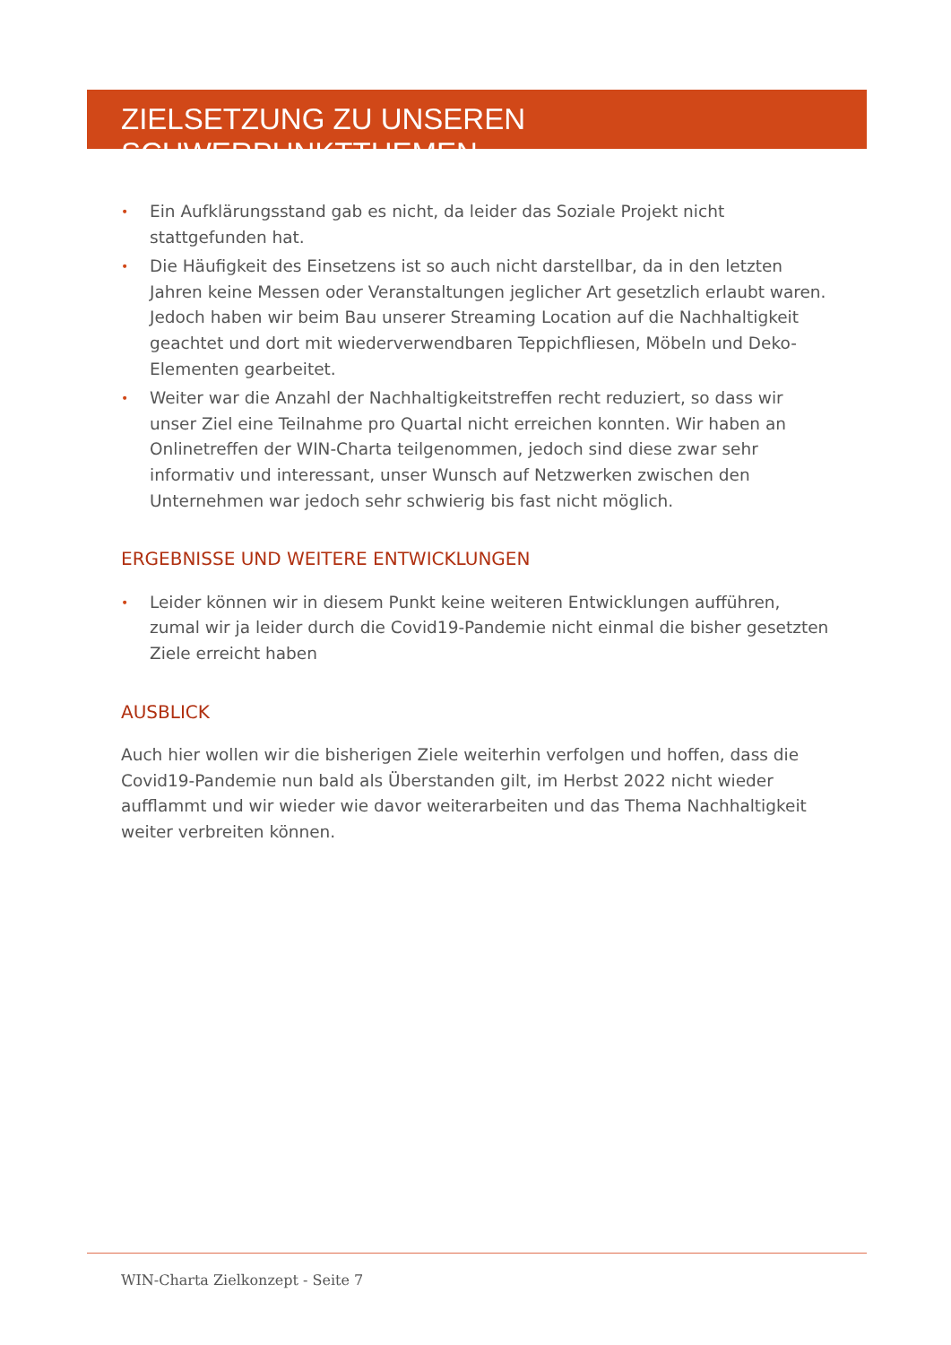ZIELSETZUNG ZU UNSEREN SCHWERPUNKTTHEMEN
• Ein Aufklärungsstand gab es nicht, da leider das Soziale Projekt nicht stattgefunden hat.
• Die Häufigkeit des Einsetzens ist so auch nicht darstellbar, da in den letzten Jahren keine Messen oder Veranstaltungen jeglicher Art gesetzlich erlaubt waren. Jedoch haben wir beim Bau unserer Streaming Location auf die Nachhaltigkeit geachtet und dort mit wiederverwendbaren Teppichfliesen, Möbeln und Deko-Elementen gearbeitet.
• Weiter war die Anzahl der Nachhaltigkeitstreffen recht reduziert, so dass wir unser Ziel eine Teilnahme pro Quartal nicht erreichen konnten. Wir haben an Onlinetreffen der WIN-Charta teilgenommen, jedoch sind diese zwar sehr informativ und interessant, unser Wunsch auf Netzwerken zwischen den Unternehmen war jedoch sehr schwierig bis fast nicht möglich.
ERGEBNISSE UND WEITERE ENTWICKLUNGEN
• Leider können wir in diesem Punkt keine weiteren Entwicklungen aufführen, zumal wir ja leider durch die Covid19-Pandemie nicht einmal die bisher gesetzten Ziele erreicht haben
AUSBLICK
Auch hier wollen wir die bisherigen Ziele weiterhin verfolgen und hoffen, dass die Covid19-Pandemie nun bald als Überstanden gilt, im Herbst 2022 nicht wieder aufflammt und wir wieder wie davor weiterarbeiten und das Thema Nachhaltigkeit weiter verbreiten können.
WIN-Charta Zielkonzept - Seite 7